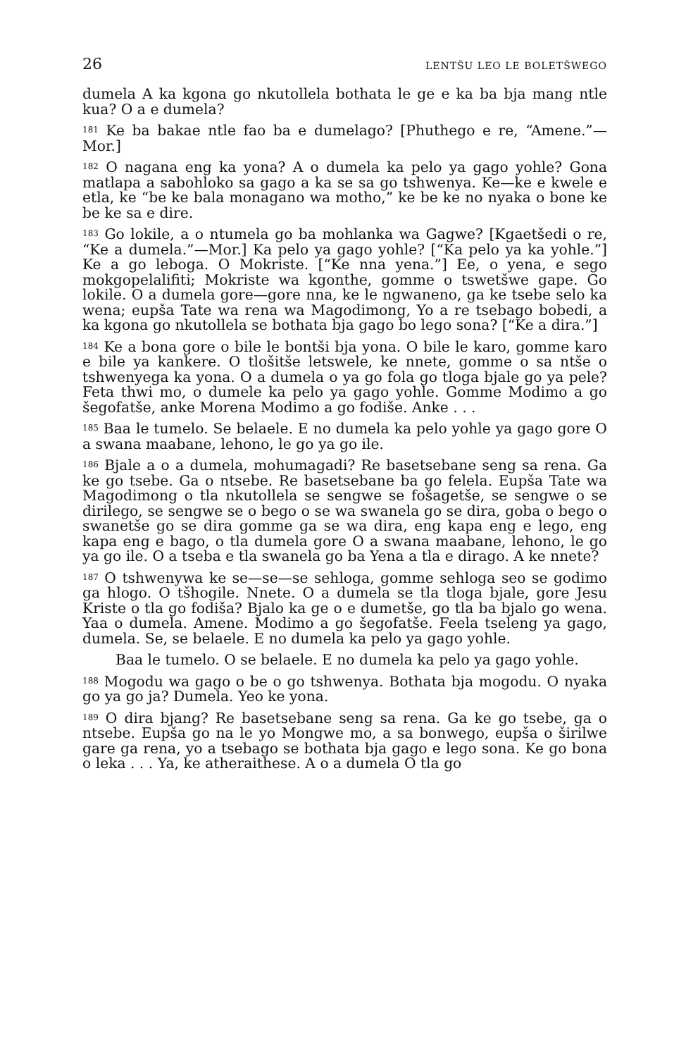26 LENTŠU LEO LE BOLETŠWEGO
dumela A ka kgona go nkutollela bothata le ge e ka ba bja mang ntle kua? O a e dumela?
<sup>181</sup> Ke ba bakae ntle fao ba e dumelago? [Phuthego e re, “Amene.”—Mor.]
<sup>182</sup> O nagana eng ka yona? A o dumela ka pelo ya gago yohle? Gona matlapa a sabohloko sa gago a ka se sa go tshwenya. Ke—ke e kwele e etla, ke “be ke bala monagano wa motho,” ke be ke no nyaka o bone ke be ke sa e dire.
<sup>183</sup> Go lokile, a o ntumela go ba mohlanka wa Gagwe? [Kgaetšedi o re, “Ke a dumela.”—Mor.] Ka pelo ya gago yohle? [“Ka pelo ya ka yohle.”] Ke a go leboga. O Mokriste. [“Ke nna yena.”] Ee, o yena, e sego mokgopelalifiti; Mokriste wa kgonthe, gomme o tswetšwe gape. Go lokile. O a dumela gore—gore nna, ke le ngwaneno, ga ke tsebe selo ka wena; eupša Tate wa rena wa Magodimong, Yo a re tsebago bobedi, a ka kgona go nkutollela se bothata bja gago bo lego sona? [“Ke a dira.”]
<sup>184</sup> Ke a bona gore o bile le bontši bja yona. O bile le karo, gomme karo e bile ya kankere. O tlošitše letswele, ke nnete, gomme o sa ntše o tshwenyega ka yona. O a dumela o ya go fola go tloga bjale go ya pele? Feta thwi mo, o dumele ka pelo ya gago yohle. Gomme Modimo a go šegofatše, anke Morena Modimo a go fodiše. Anke . . .
<sup>185</sup> Baa le tumelo. Se belaele. E no dumela ka pelo yohle ya gago gore O a swana maabane, lehono, le go ya go ile.
<sup>186</sup> Bjale a o a dumela, mohumagadi? Re basetsebane seng sa rena. Ga ke go tsebe. Ga o ntsebe. Re basetsebane ba go felela. Eupša Tate wa Magodimong o tla nkutollela se sengwe se fošagetše, se sengwe o se dirilego, se sengwe se o bego o se wa swanela go se dira, goba o bego o swanetše go se dira gomme ga se wa dira, eng kapa eng e lego, eng kapa eng e bago, o tla dumela gore O a swana maabane, lehono, le go ya go ile. O a tseba e tla swanela go ba Yena a tla e dirago. A ke nnete?
<sup>187</sup> O tshwenywa ke se—se—se sehloga, gomme sehloga seo se godimo ga hlogo. O tšhogile. Nnete. O a dumela se tla tloga bjale, gore Jesu Kriste o tla go fodiša? Bjalo ka ge o e dumetše, go tla ba bjalo go wena. Yaa o dumela. Amene. Modimo a go šegofatše. Feela tseleng ya gago, dumela. Se, se belaele. E no dumela ka pelo ya gago yohle.
Baa le tumelo. O se belaele. E no dumela ka pelo ya gago yohle.
<sup>188</sup> Mogodu wa gago o be o go tshwenya. Bothata bja mogodu. O nyaka go ya go ja? Dumela. Yeo ke yona.
<sup>189</sup> O dira bjang? Re basetsebane seng sa rena. Ga ke go tsebe, ga o ntsebe. Eupša go na le yo Mongwe mo, a sa bonwego, eupša o širilwe gare ga rena, yo a tsebago se bothata bja gago e lego sona. Ke go bona o leka . . . Ya, ke atheraithese. A o a dumela O tla go